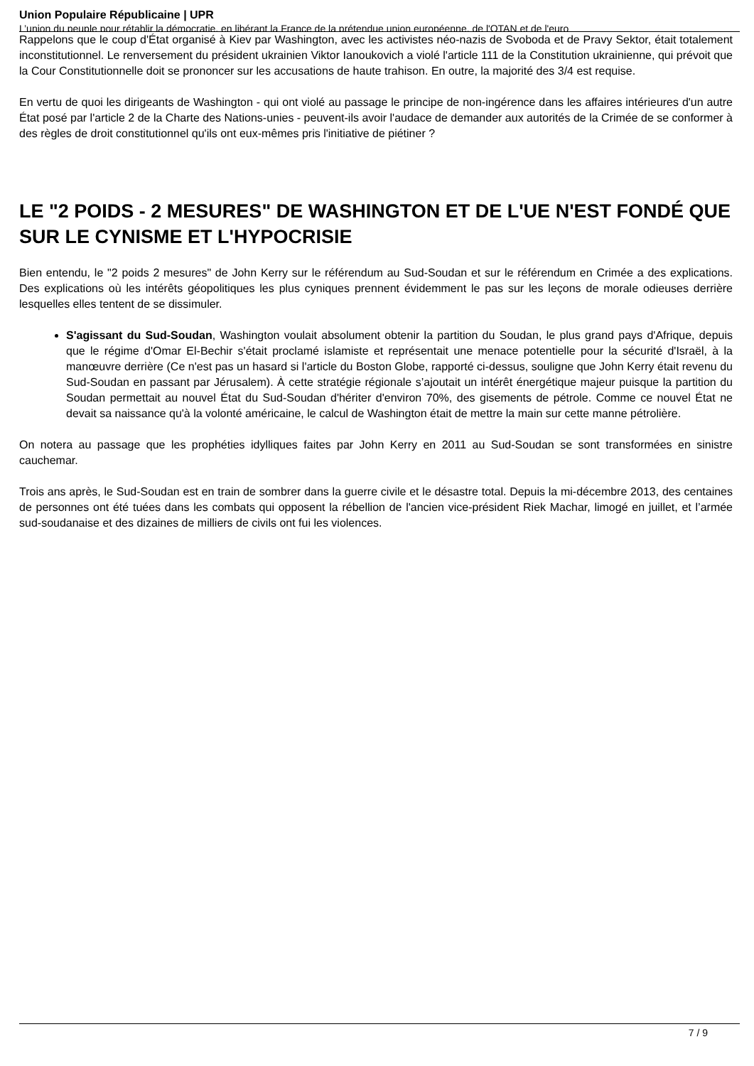Union Populaire Républicaine | UPR
L’union du peuple pour rétablir la démocratie, en libérant la France de la prétendue union européenne, de l'OTAN et de l'euro
Rappelons que le coup d'État organisé à Kiev par Washington, avec les activistes néo-nazis de Svoboda et de Pravy Sektor, était totalement inconstitutionnel. Le renversement du président ukrainien Viktor Ianoukovich a violé l'article 111 de la Constitution ukrainienne, qui prévoit que la Cour Constitutionnelle doit se prononcer sur les accusations de haute trahison. En outre, la majorité des 3/4 est requise.
En vertu de quoi les dirigeants de Washington - qui ont violé au passage le principe de non-ingérence dans les affaires intérieures d'un autre État posé par l'article 2 de la Charte des Nations-unies - peuvent-ils avoir l'audace de demander aux autorités de la Crimée de se conformer à des règles de droit constitutionnel qu'ils ont eux-mêmes pris l'initiative de piétiner ?
LE "2 POIDS - 2 MESURES" DE WASHINGTON ET DE L'UE N'EST FONDÉ QUE SUR LE CYNISME ET L'HYPOCRISIE
Bien entendu, le "2 poids 2 mesures" de John Kerry sur le référendum au Sud-Soudan et sur le référendum en Crimée a des explications. Des explications où les intérêts géopolitiques les plus cyniques prennent évidemment le pas sur les leçons de morale odieuses derrière lesquelles elles tentent de se dissimuler.
S'agissant du Sud-Soudan, Washington voulait absolument obtenir la partition du Soudan, le plus grand pays d'Afrique, depuis que le régime d'Omar El-Bechir s'était proclamé islamiste et représentait une menace potentielle pour la sécurité d'Israël, à la manœuvre derrière (Ce n'est pas un hasard si l'article du Boston Globe, rapporté ci-dessus, souligne que John Kerry était revenu du Sud-Soudan en passant par Jérusalem). À cette stratégie régionale s’ajoutait un intérêt énergétique majeur puisque la partition du Soudan permettait au nouvel État du Sud-Soudan d'hériter d'environ 70%, des gisements de pétrole. Comme ce nouvel État ne devait sa naissance qu'à la volonté américaine, le calcul de Washington était de mettre la main sur cette manne pétrolière.
On notera au passage que les prophéties idylliques faites par John Kerry en 2011 au Sud-Soudan se sont transformées en sinistre cauchemar.
Trois ans après, le Sud-Soudan est en train de sombrer dans la guerre civile et le désastre total. Depuis la mi-décembre 2013, des centaines de personnes ont été tuées dans les combats qui opposent la rébellion de l'ancien vice-président Riek Machar, limogé en juillet, et l’armée sud-soudanaise et des dizaines de milliers de civils ont fui les violences.
7 / 9